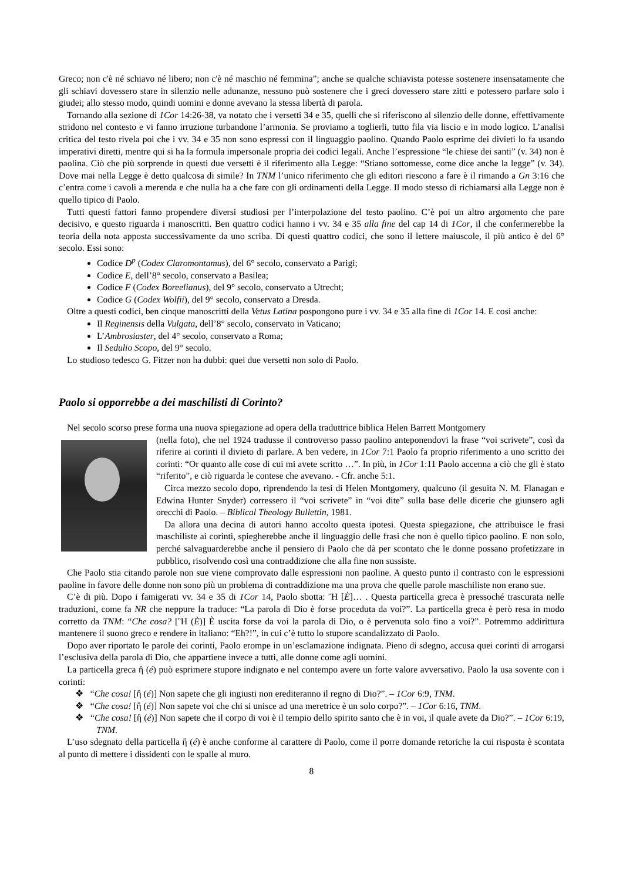Greco; non c'è né schiavo né libero; non c'è né maschio né femmina”; anche se qualche schiavista potesse sostenere insensatamente che gli schiavi dovessero stare in silenzio nelle adunanze, nessuno può sostenere che i greci dovessero stare zitti e potessero parlare solo i giudei; allo stesso modo, quindi uomini e donne avevano la stessa libertà di parola.
Tornando alla sezione di 1Cor 14:26-38, va notato che i versetti 34 e 35, quelli che si riferiscono al silenzio delle donne, effettivamente stridono nel contesto e vi fanno irruzione turbandone l’armonia. Se proviamo a toglierli, tutto fila via liscio e in modo logico. L’analisi critica del testo rivela poi che i vv. 34 e 35 non sono espressi con il linguaggio paolino. Quando Paolo esprime dei divieti lo fa usando imperativi diretti, mentre qui si ha la formula impersonale propria dei codici legali. Anche l’espressione “le chiese dei santi” (v. 34) non è paolina. Ciò che più sorprende in questi due versetti è il riferimento alla Legge: “Stiano sottomesse, come dice anche la legge” (v. 34). Dove mai nella Legge è detto qualcosa di simile? In TNM l’unico riferimento che gli editori riescono a fare è il rimando a Gn 3:16 che c’entra come i cavoli a merenda e che nulla ha a che fare con gli ordinamenti della Legge. Il modo stesso di richiamarsi alla Legge non è quello tipico di Paolo.
Tutti questi fattori fanno propendere diversi studiosi per l’interpolazione del testo paolino. C’è poi un altro argomento che pare decisivo, e questo riguarda i manoscritti. Ben quattro codici hanno i vv. 34 e 35 alla fine del cap 14 di 1Cor, il che confermerebbe la teoria della nota apposta successivamente da uno scriba. Di questi quattro codici, che sono il lettere maiuscole, il più antico è del 6° secolo. Essi sono:
Codice D<sup>p</sup> (Codex Claromontamus), del 6° secolo, conservato a Parigi;
Codice E, dell’8° secolo, conservato a Basilea;
Codice F (Codex Boreelianus), del 9° secolo, conservato a Utrecht;
Codice G (Codex Wolfii), del 9° secolo, conservato a Dresda.
Oltre a questi codici, ben cinque manoscritti della Vetus Latina pospongono pure i vv. 34 e 35 alla fine di 1Cor 14. E così anche:
Il Reginensis della Vulgata, dell’8° secolo, conservato in Vaticano;
L’Ambrosiaster, del 4° secolo, conservato a Roma;
Il Sedulio Scopo, del 9° secolo.
Lo studioso tedesco G. Fitzer non ha dubbi: quei due versetti non solo di Paolo.
Paolo si opporrebbe a dei maschilisti di Corinto?
Nel secolo scorso prese forma una nuova spiegazione ad opera della traduttrice biblica Helen Barrett Montgomery
(nella foto), che nel 1924 tradusse il controverso passo paolino anteponendovi la frase “voi scrivete”, così da riferire ai corinti il divieto di parlare. A ben vedere, in 1Cor 7:1 Paolo fa proprio riferimento a uno scritto dei corinti: “Or quanto alle cose di cui mi avete scritto …”. In più, in 1Cor 1:11 Paolo accenna a ciò che gli è stato “riferito”, e ciò riguarda le contese che avevano. - Cfr. anche 5:1.
Circa mezzo secolo dopo, riprendendo la tesi di Helen Montgomery, qualcuno (il gesuita N. M. Flanagan e Edwina Hunter Snyder) corressero il “voi scrivete” in “voi dite” sulla base delle dicerie che giunsero agli orecchi di Paolo. – Biblical Theology Bullettin, 1981.
Da allora una decina di autori hanno accolto questa ipotesi. Questa spiegazione, che attribuisce le frasi maschiliste ai corinti, spiegherebbe anche il linguaggio delle frasi che non è quello tipico paolino. E non solo, perché salvaguarderebbe anche il pensiero di Paolo che dà per scontato che le donne possano profetizzare in pubblico, risolvendo così una contraddizione che alla fine non sussiste.
Che Paolo stia citando parole non sue viene comprovato dalle espressioni non paoline. A questo punto il contrasto con le espressioni paoline in favore delle donne non sono più un problema di contraddizione ma una prova che quelle parole maschiliste non erano sue.
C’è di più. Dopo i famigerati vv. 34 e 35 di 1Cor 14, Paolo sbotta: Ἢ [È]… . Questa particella greca è pressoché trascurata nelle traduzioni, come fa NR che neppure la traduce: “La parola di Dio è forse proceduta da voi?”. La particella greca è però resa in modo corretto da TNM: “Che cosa? [Ἢ (È)] È uscita forse da voi la parola di Dio, o è pervenuta solo fino a voi?”. Potremmo addirittura mantenere il suono greco e rendere in italiano: “Eh?!”, in cui c’è tutto lo stupore scandalizzato di Paolo.
Dopo aver riportato le parole dei corinti, Paolo erompe in un’esclamazione indignata. Pieno di sdegno, accusa quei corinti di arrogarsi l’esclusiva della parola di Dio, che appartiene invece a tutti, alle donne come agli uomini.
La particella greca ἢ (é) può esprimere stupore indignato e nel contempo avere un forte valore avversativo. Paolo la usa sovente con i corinti:
❖ “Che cosa! [ἢ (é)] Non sapete che gli ingiusti non erediteranno il regno di Dio?”. – 1Cor 6:9, TNM.
❖ “Che cosa! [ἢ (é)] Non sapete voi che chi si unisce ad una meretrice è un solo corpo?”. – 1Cor 6:16, TNM.
❖ “Che cosa! [ἢ (é)] Non sapete che il corpo di voi è il tempio dello spirito santo che è in voi, il quale avete da Dio?”. – 1Cor 6:19, TNM.
L’uso sdegnato della particella ἢ (é) è anche conforme al carattere di Paolo, come il porre domande retoriche la cui risposta è scontata al punto di mettere i dissidenti con le spalle al muro.
8